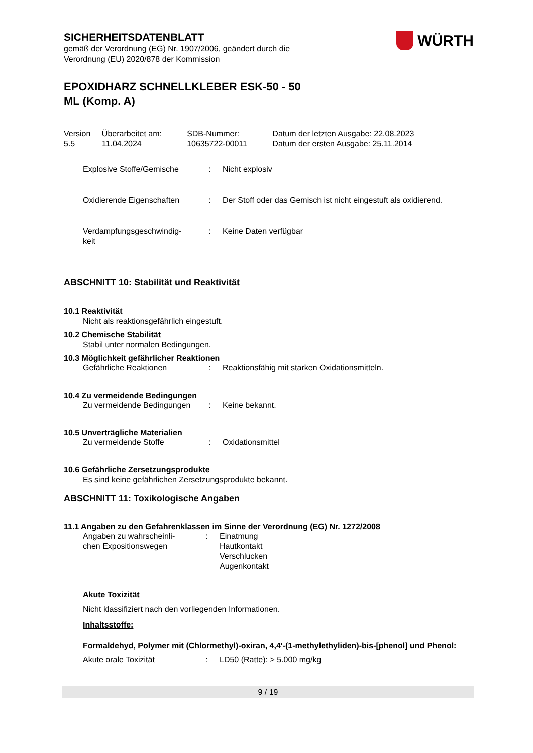WÜRTH
SICHERHEITSDATENBLATT
gemäß der Verordnung (EG) Nr. 1907/2006, geändert durch die
Verordnung (EU) 2020/878 der Kommission
EPOXIDHARZ SCHNELLKLEBER ESK-50 - 50
ML (Komp. A)
| Version 5.5 | Überarbeitet am: 11.04.2024 | SDB-Nummer: 10635722-00011 | Datum der letzten Ausgabe: 22.08.2023 Datum der ersten Ausgabe: 25.11.2014 |
Explosive Stoffe/Gemische : Nicht explosiv
Oxidierende Eigenschaften : Der Stoff oder das Gemisch ist nicht eingestuft als oxidierend.
Verdampfungsgeschwindig-
keit
: Keine Daten verfügbar
ABSCHNITT 10: Stabilität und Reaktivität
10.1 Reaktivität
Nicht als reaktionsgefährlich eingestuft.
10.2 Chemische Stabilität
Stabil unter normalen Bedingungen.
10.3 Möglichkeit gefährlicher Reaktionen
Gefährliche Reaktionen : Reaktionsfähig mit starken Oxidationsmitteln.
10.4 Zu vermeidende Bedingungen
Zu vermeidende Bedingungen : Keine bekannt.
10.5 Unverträgliche Materialien
Zu vermeidende Stoffe : Oxidationsmittel
10.6 Gefährliche Zersetzungsprodukte
Es sind keine gefährlichen Zersetzungsprodukte bekannt.
ABSCHNITT 11: Toxikologische Angaben
11.1 Angaben zu den Gefahrenklassen im Sinne der Verordnung (EG) Nr. 1272/2008
Angaben zu wahrscheinli-
chen Expositionswegen
: Einatmung
Hautkontakt
Verschlucken
Augenkontakt
Akute Toxizität
Nicht klassifiziert nach den vorliegenden Informationen.
Inhaltsstoffe:
Formaldehyd, Polymer mit (Chlormethyl)-oxiran, 4,4'-(1-methylethyliden)-bis-[phenol] und Phenol:
Akute orale Toxizität : LD50 (Ratte): > 5.000 mg/kg
9 / 19